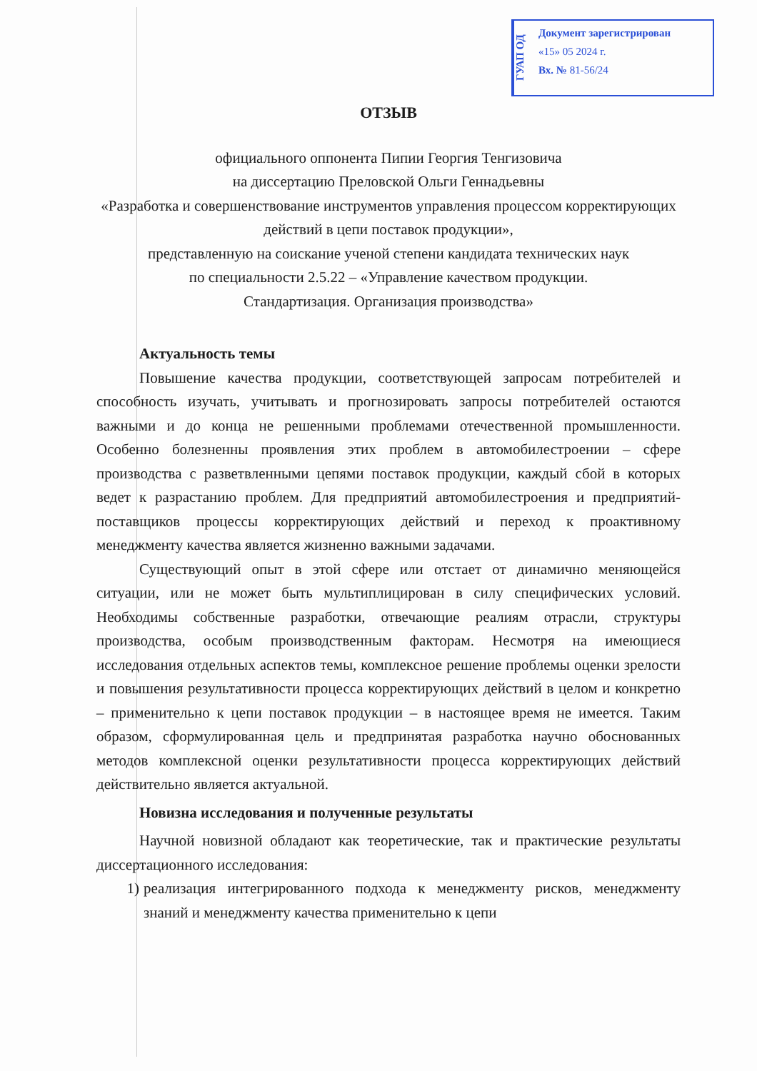ГУАП ОД
Документ зарегистрирован
«15» 05 2024 г.
Вх. № 81-56/24
ОТЗЫВ
официального оппонента Пипии Георгия Тенгизовича
на диссертацию Преловской Ольги Геннадьевны
«Разработка и совершенствование инструментов управления процессом корректирующих действий в цепи поставок продукции»,
представленную на соискание ученой степени кандидата технических наук
по специальности 2.5.22 – «Управление качеством продукции.
Стандартизация. Организация производства»
Актуальность темы
Повышение качества продукции, соответствующей запросам потребителей и способность изучать, учитывать и прогнозировать запросы потребителей остаются важными и до конца не решенными проблемами отечественной промышленности. Особенно болезненны проявления этих проблем в автомобилестроении – сфере производства с разветвленными цепями поставок продукции, каждый сбой в которых ведет к разрастанию проблем. Для предприятий автомобилестроения и предприятий-поставщиков процессы корректирующих действий и переход к проактивному менеджменту качества является жизненно важными задачами.
Существующий опыт в этой сфере или отстает от динамично меняющейся ситуации, или не может быть мультиплицирован в силу специфических условий. Необходимы собственные разработки, отвечающие реалиям отрасли, структуры производства, особым производственным факторам. Несмотря на имеющиеся исследования отдельных аспектов темы, комплексное решение проблемы оценки зрелости и повышения результативности процесса корректирующих действий в целом и конкретно – применительно к цепи поставок продукции – в настоящее время не имеется. Таким образом, сформулированная цель и предпринятая разработка научно обоснованных методов комплексной оценки результативности процесса корректирующих действий действительно является актуальной.
Новизна исследования и полученные результаты
Научной новизной обладают как теоретические, так и практические результаты диссертационного исследования:
1) реализация интегрированного подхода к менеджменту рисков, менеджменту знаний и менеджменту качества применительно к цепи